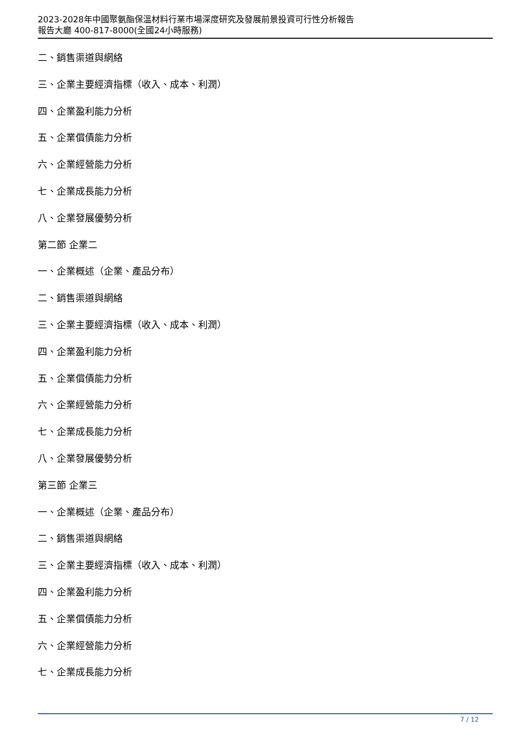2023-2028年中國聚氨酯保溫材料行業市場深度研究及發展前景投資可行性分析報告
報告大廳 400-817-8000(全國24小時服務)
二、銷售渠道與網絡
三、企業主要經濟指標（收入、成本、利潤）
四、企業盈利能力分析
五、企業償債能力分析
六、企業經營能力分析
七、企業成長能力分析
八、企業發展優勢分析
第二節 企業二
一、企業概述（企業、產品分布）
二、銷售渠道與網絡
三、企業主要經濟指標（收入、成本、利潤）
四、企業盈利能力分析
五、企業償債能力分析
六、企業經營能力分析
七、企業成長能力分析
八、企業發展優勢分析
第三節 企業三
一、企業概述（企業、產品分布）
二、銷售渠道與網絡
三、企業主要經濟指標（收入、成本、利潤）
四、企業盈利能力分析
五、企業償債能力分析
六、企業經營能力分析
七、企業成長能力分析
7 / 12